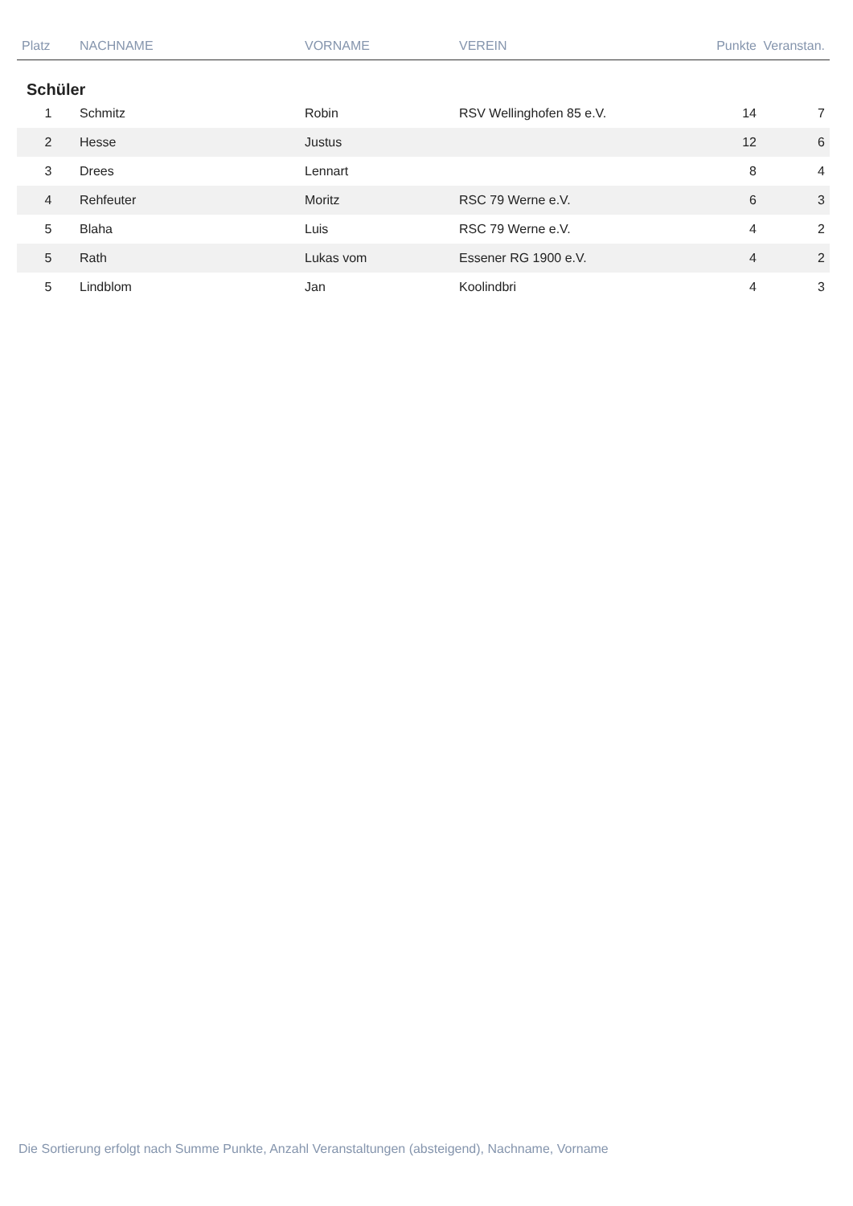| Platz | NACHNAME | VORNAME | VEREIN | Punkte | Veranstan. |
| --- | --- | --- | --- | --- | --- |
| Schüler | | | | | |
| 1 | Schmitz | Robin | RSV Wellinghofen 85 e.V. | 14 | 7 |
| 2 | Hesse | Justus | | 12 | 6 |
| 3 | Drees | Lennart | | 8 | 4 |
| 4 | Rehfeuter | Moritz | RSC 79 Werne e.V. | 6 | 3 |
| 5 | Blaha | Luis | RSC 79 Werne e.V. | 4 | 2 |
| 5 | Rath | Lukas vom | Essener RG 1900 e.V. | 4 | 2 |
| 5 | Lindblom | Jan | Koolindbri | 4 | 3 |
Die Sortierung erfolgt nach Summe Punkte, Anzahl Veranstaltungen (absteigend), Nachname, Vorname